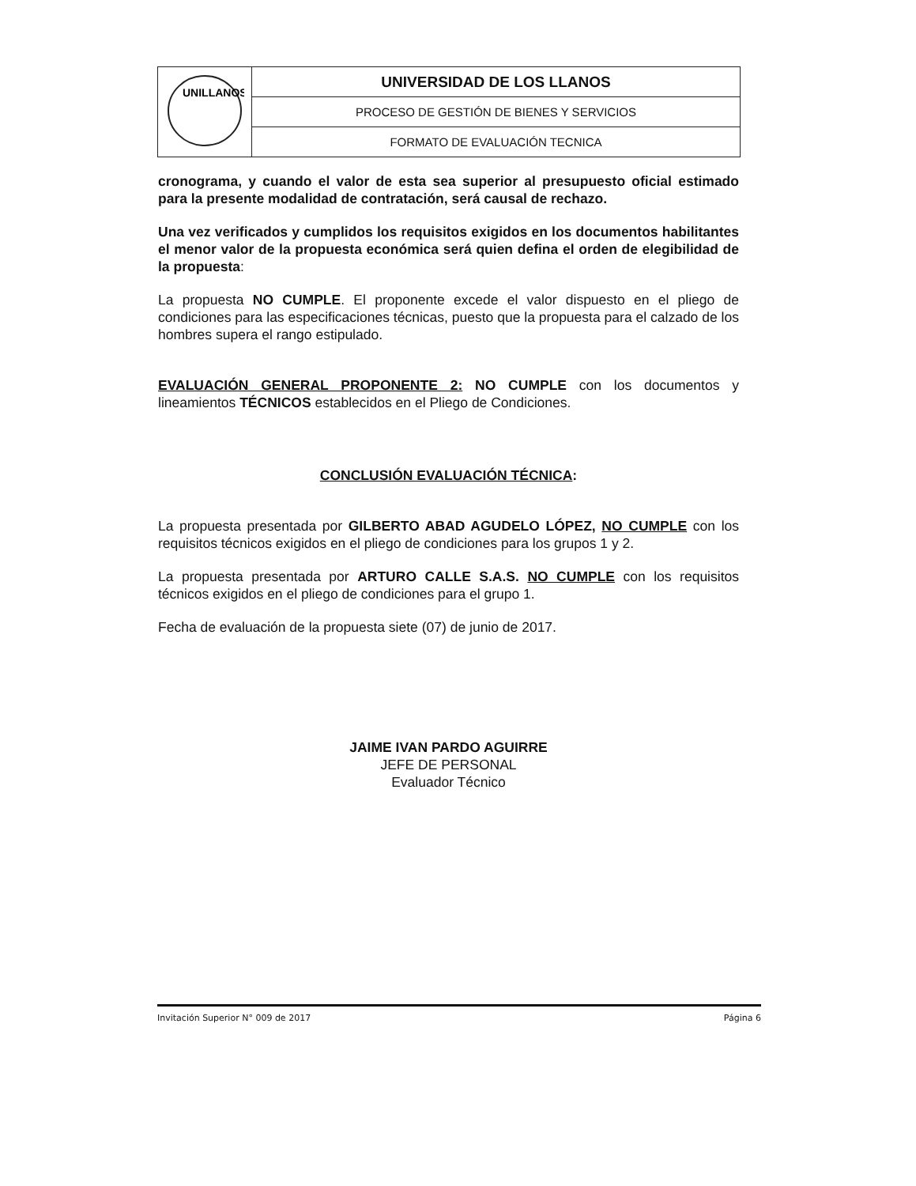| UNILLANOS | UNIVERSIDAD DE LOS LLANOS |
| | PROCESO DE GESTIÓN DE BIENES Y SERVICIOS |
| | FORMATO DE EVALUACIÓN TECNICA |
cronograma, y cuando el valor de esta sea superior al presupuesto oficial estimado para la presente modalidad de contratación, será causal de rechazo.
Una vez verificados y cumplidos los requisitos exigidos en los documentos habilitantes el menor valor de la propuesta económica será quien defina el orden de elegibilidad de la propuesta:
La propuesta NO CUMPLE. El proponente excede el valor dispuesto en el pliego de condiciones para las especificaciones técnicas, puesto que la propuesta para el calzado de los hombres supera el rango estipulado.
EVALUACIÓN GENERAL PROPONENTE 2: NO CUMPLE con los documentos y lineamientos TÉCNICOS establecidos en el Pliego de Condiciones.
CONCLUSIÓN EVALUACIÓN TÉCNICA:
La propuesta presentada por GILBERTO ABAD AGUDELO LÓPEZ, NO CUMPLE con los requisitos técnicos exigidos en el pliego de condiciones para los grupos 1 y 2.
La propuesta presentada por ARTURO CALLE S.A.S. NO CUMPLE con los requisitos técnicos exigidos en el pliego de condiciones para el grupo 1.
Fecha de evaluación de la propuesta siete (07) de junio de 2017.
JAIME IVAN PARDO AGUIRRE
JEFE DE PERSONAL
Evaluador Técnico
Invitación Superior N° 009 de 2017 Página 6